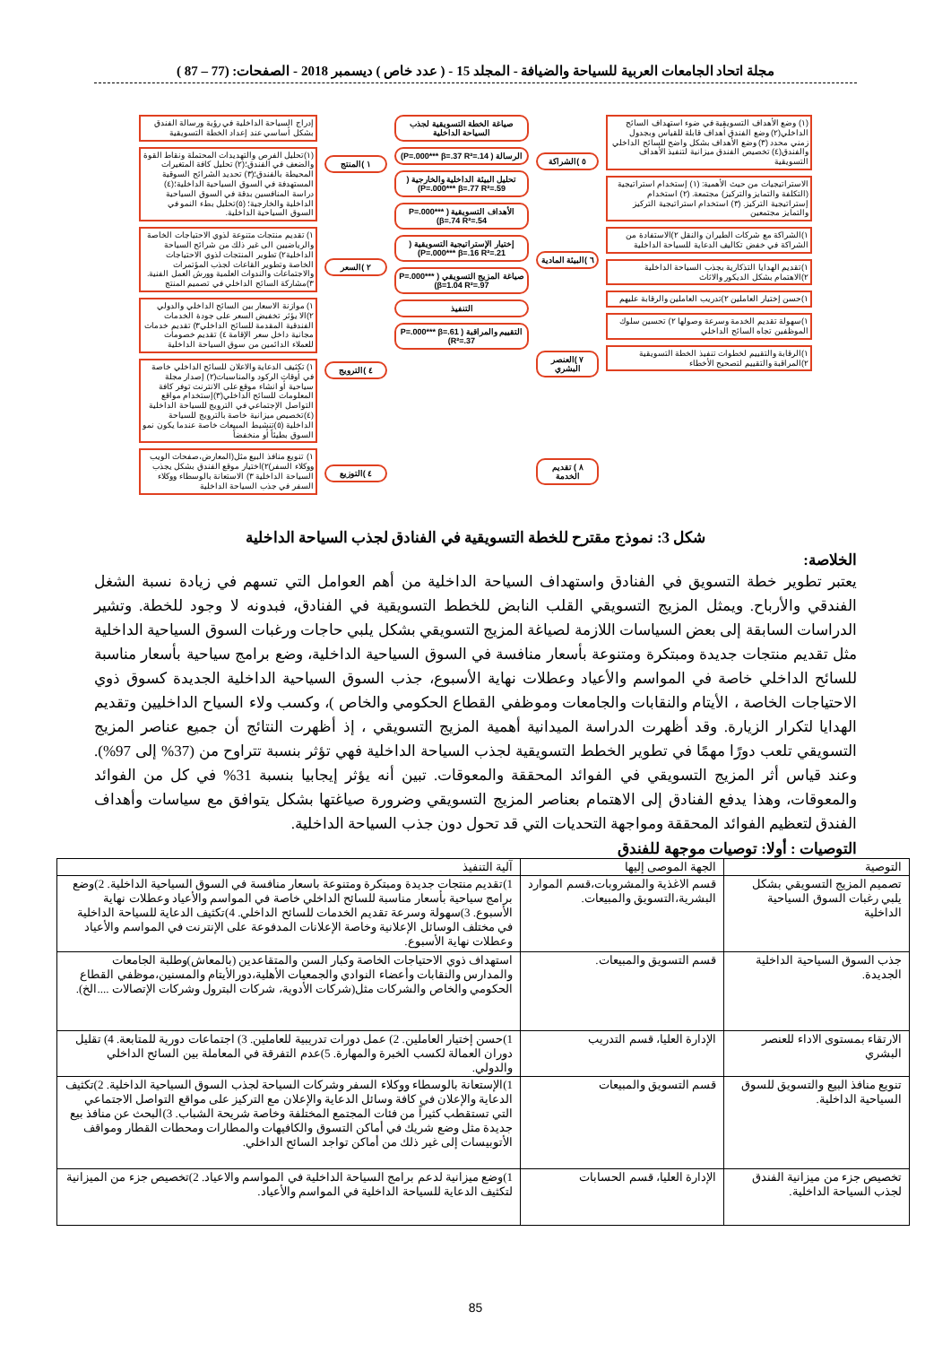مجلة اتحاد الجامعات العربية للسياحة والضيافة - المجلد 15 - ( عدد خاص ) ديسمبر 2018 - الصفحات: (77 – 87 )
(١) وضع الأهداف التسويقية في ضوء استهداف السائح الداخلي(٢) وضع الفندق أهداف قابلة للقياس وبجدول زمني محدد (٣) وضع الأهداف بشكل واضح للسائح الداخلي والفندق(٤) تخصيص الفندق ميزانية لتنفيذ الأهداف التسويقية
الاستراتيجيات من حيث الأهمية: (١) إستخدام استراتيجية (التكلفة والتمايز والتركيز) مجتمعة. (٢) استخدام إستراتيجية التركيز. (٣) استخدام استراتيجية التركيز والتمايز مجتمعين
١)الشراكة مع شركات الطيران والنقل ٢)الاستفادة من الشراكة في خفض تكاليف الدعاية للسياحة الداخلية
١)تقديم الهدايا التذكارية بجذب السياحة الداخلية ٢)الاهتمام بشكل الديكور والاثاث
١)حسن إختيار العاملين ٢)تدريب العاملين والرقابة عليهم
١)سهولة تقديم الخدمة وسرعة وصولها ٢) تحسين سلوك الموظفين تجاه السائح الداخلي
١)الرقابة والتقييم لخطوات تنفيذ الخطة التسويقية ٢)المراقبة والتقييم لتصحيح الأخطاء
٥ )الشراكة
٦ )البيئة المادية
٧ )العنصر البشري
٨ ) تقديم الخدمة
صياغة الخطة التسويقية لجذب السياحة الداخلية
الرسالة ( P=.000*** β=.37 R²=.14)
تحليل البيئة الداخلية والخارجية ( P=.000*** β=.77 R²=.59)
الأهداف التسويقية ( P=.000*** β=.74 R²=.54)
إختيار الإستراتيجية التسويقية ( P=.000*** β=.16 R²=.21)
صياغة المزيج التسويقي ( P=.000*** β=1.04 R²=.97)
التنفيذ
التقييم والمراقبة ( P=.000*** β=.61 R²=.37)
١ )المنتج
٢ )السعر
٤ )الترويج
٤ )التوزيع
إدراج السياحة الداخلية في رؤية ورسالة الفندق بشكل أساسي عند إعداد الخطة التسويقية
(١)تحليل الفرص والتهديدات المحتملة ونقاط القوة والضعف في الفندق؛(٢) تحليل كافة المتغيرات المحيطة بالفندق؛(٣) تحديد الشرائح السوقية المستهدفة في السوق السياحية الداخلية؛(٤) دراسة المنافسين بدقة في السوق السياحية الداخلية والخارجية؛ (٥)تحليل بطء النمو في السوق السياحية الداخلية.
١) تقديم منتجات متنوعة لذوي الاحتياجات الخاصة والرياضيين الى غير ذلك من شرائح السياحة الداخلية٢) تطوير المنتجات لذوي الاحتياجات الخاصة وتطوير القاعات لجذب المؤتمرات والاجتماعات والندوات العلمية وورش العمل الفنية. ٣)مشاركة السائح الداخلي في تصميم المنتج
١) موازنة الاسعار بين السائح الداخلي والدولي ٢)الا يؤثر تخفيض السعر على جودة الخدمات الفندقية المقدمة للسائح الداخلي٣) تقديم خدمات مجانية داخل سعر الإقامة ٤) تقديم خصومات للعملاء الدائمين من سوق السياحة الداخلية
١) تكثيف الدعاية والاعلان للسائح الداخلي خاصة في أوقات الركود والمناسبات(٢) إصدار مجلة سياحية أو انشاء موقع على الانترنت توفر كافة المعلومات للسائح الداخلي(٣)إستخدام مواقع التواصل الإجتماعي في الترويج للسياحة الداخلية (٤)تخصيص ميزانية خاصة بالترويج للسياحة الداخلية (٥)تنشيط المبيعات خاصة عندما يكون نمو السوق بطيئاً أو منخفضاً
١) تنويع منافذ البيع مثل(المعارض،صفحات الويب ووكلاء السفر)٢)اختيار موقع الفندق بشكل يجذب السياحة الداخلية ٣) الاستعانة بالوسطاء ووكلاء السفر في جذب السياحة الداخلية
شكل 3: نموذج مقترح للخطة التسويقية في الفنادق لجذب السياحة الداخلية
الخلاصة:
يعتبر تطوير خطة التسويق في الفنادق واستهداف السياحة الداخلية من أهم العوامل التي تسهم في زيادة نسبة الشغل الفندقي والأرباح. ويمثل المزيج التسويقي القلب النابض للخطط التسويقية في الفنادق، فبدونه لا وجود للخطة. وتشير الدراسات السابقة إلى بعض السياسات اللازمة لصياغة المزيج التسويقي بشكل يلبي حاجات ورغبات السوق السياحية الداخلية مثل تقديم منتجات جديدة ومبتكرة ومتنوعة بأسعار منافسة في السوق السياحية الداخلية، وضع برامج سياحية بأسعار مناسبة للسائح الداخلي خاصة في المواسم والأعياد وعطلات نهاية الأسبوع، جذب السوق السياحية الداخلية الجديدة كسوق ذوي الاحتياجات الخاصة ، الأيتام والنقابات والجامعات وموظفي القطاع الحكومي والخاص )، وكسب ولاء السياح الداخليين وتقديم الهدايا لتكرار الزيارة. وقد أظهرت الدراسة الميدانية أهمية المزيج التسويقي ، إذ أظهرت النتائج أن جميع عناصر المزيج التسويقي تلعب دورًا مهمًا في تطوير الخطط التسويقية لجذب السياحة الداخلية فهي تؤثر بنسبة تتراوح من (37% إلى 97%). وعند قياس أثر المزيج التسويقي في الفوائد المحققة والمعوقات. تبين أنه يؤثر إيجابيا بنسبة 31% في كل من الفوائد والمعوقات، وهذا يدفع الفنادق إلى الاهتمام بعناصر المزيج التسويقي وضرورة صياغتها بشكل يتوافق مع سياسات وأهداف الفندق لتعظيم الفوائد المحققة ومواجهة التحديات التي قد تحول دون جذب السياحة الداخلية.
التوصيات : أولا: توصيات موجهة للفندق
| التوصية | الجهة الموصى إليها | آلية التنفيذ |
| --- | --- | --- |
| تصميم المزيج التسويقي بشكل يلبي رغبات السوق السياحية الداخلية | قسم الاغذية والمشروبات،قسم الموارد البشرية،التسويق والمبيعات. | 1)تقديم منتجات جديدة ومبتكرة ومتنوعة باسعار منافسة في السوق السياحية الداخلية. 2)وضع برامج سياحية بأسعار مناسبة للسائح الداخلي خاصة في المواسم والأعياد وعطلات نهاية الأسبوع. 3)سهولة وسرعة تقديم الخدمات للسائح الداخلي. 4)تكثيف الدعاية للسياحة الداخلية في مختلف الوسائل الإعلانية وخاصة الإعلانات المدفوعة على الإنترنت في المواسم والأعياد وعطلات نهاية الأسبوع. |
| جذب السوق السياحية الداخلية الجديدة. | قسم التسويق والمبيعات. | استهداف ذوي الاحتياجات الخاصة وكبار السن والمتقاعدين (بالمعاش)وطلبة الجامعات والمدارس والنقابات وأعضاء النوادي والجمعيات الأهلية،دورالأيتام والمسنين،موظفي القطاع الحكومي والخاص والشركات مثل(شركات الأدوية، شركات البترول وشركات الإتصالات ....الخ). |
| الارتقاء بمستوى الاداء للعنصر البشري | الإدارة العليا، قسم التدريب | 1)حسن إختيار العاملين. 2) عمل دورات تدريبية للعاملين. 3) اجتماعات دورية للمتابعة. 4) تقليل دوران العمالة لكسب الخبرة والمهارة. 5)عدم التفرقة في المعاملة بين السائح الداخلي والدولي. |
| تنويع منافذ البيع والتسويق للسوق السياحية الداخلية. | قسم التسويق والمبيعات | 1)الإستعانة بالوسطاء ووكلاء السفر وشركات السياحة لجذب السوق السياحية الداخلية. 2)تكثيف الدعاية والإعلان في كافة وسائل الدعاية والإعلان مع التركيز على مواقع التواصل الاجتماعي التي تستقطب كثيراً من فئات المجتمع المختلفة وخاصة شريحة الشباب. 3)البحث عن منافذ بيع جديدة مثل وضع شريك في أماكن التسوق والكافيهات والمطارات ومحطات القطار ومواقف الأتوبيسات إلى غير ذلك من أماكن تواجد السائح الداخلي. |
| تخصيص جزء من ميزانية الفندق لجذب السياحة الداخلية. | الإدارة العليا، قسم الحسابات | 1)وضع ميزانية لدعم برامج السياحة الداخلية في المواسم والاعياد. 2)تخصيص جزء من الميزانية لتكثيف الدعاية للسياحة الداخلية في المواسم والأعياد. |
85